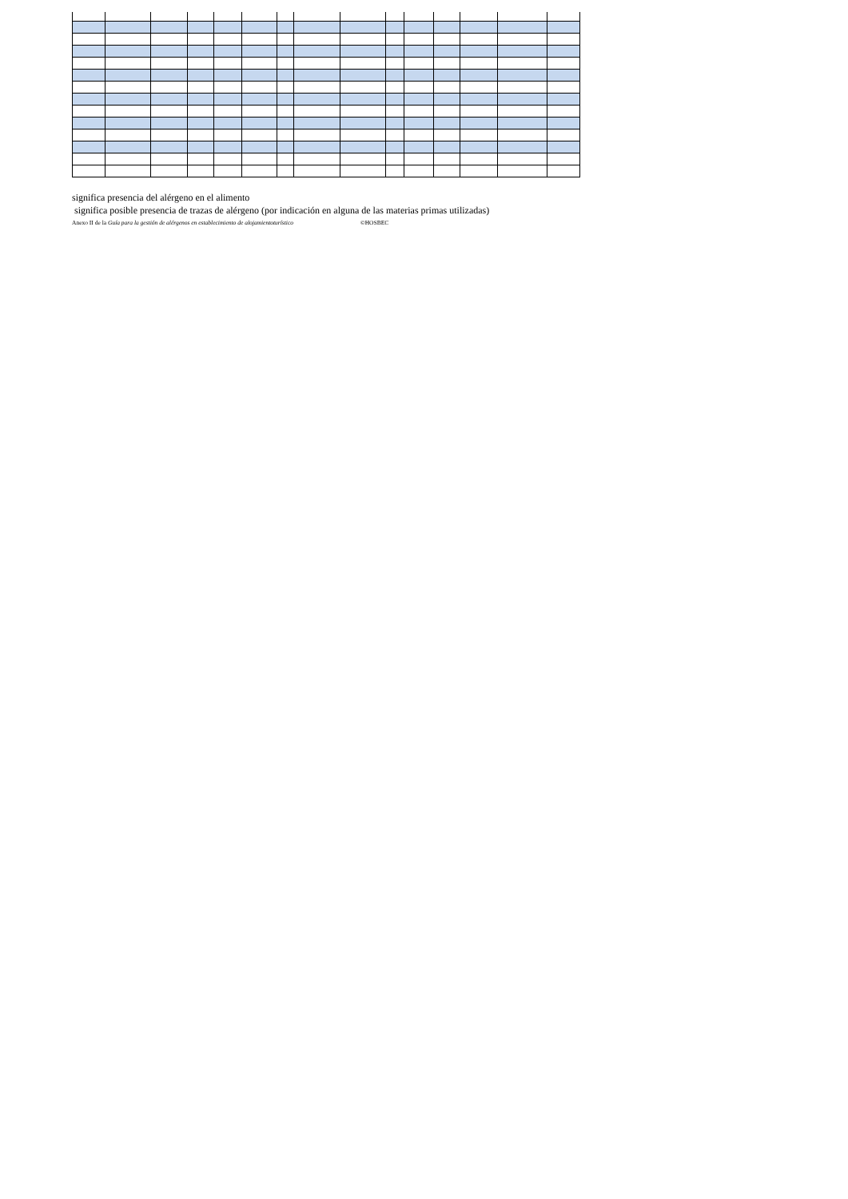significa presencia del alérgeno en el alimento
significa posible presencia de trazas de alérgeno (por indicación en alguna de las materias primas utilizadas)
Anexo II de la Guía para la gestión de alérgenos en establecimiento de alojamientoturístico ©HOSBEC